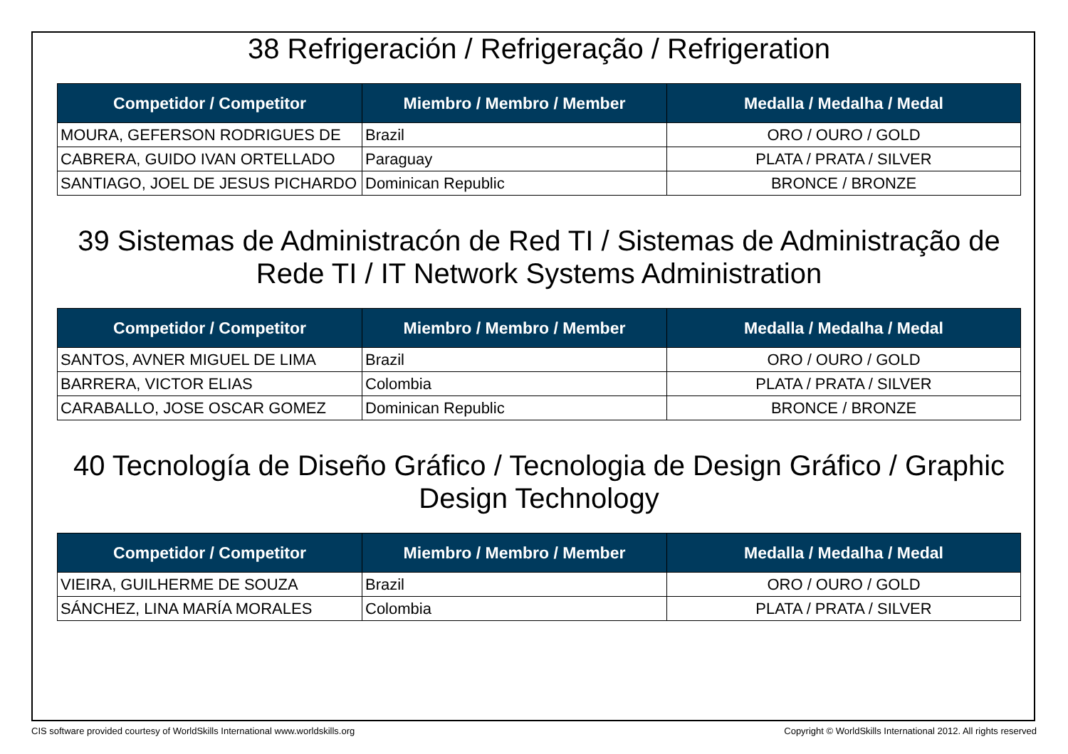38 Refrigeración / Refrigeração / Refrigeration
| Competidor / Competitor | Miembro / Membro / Member | Medalla / Medalha / Medal |
| --- | --- | --- |
| MOURA, GEFERSON RODRIGUES DE | Brazil | ORO / OURO / GOLD |
| CABRERA, GUIDO IVAN ORTELLADO | Paraguay | PLATA / PRATA / SILVER |
| SANTIAGO, JOEL DE JESUS PICHARDO | Dominican Republic | BRONCE / BRONZE |
39 Sistemas de Administracón de Red TI / Sistemas de Administração de Rede TI / IT Network Systems Administration
| Competidor / Competitor | Miembro / Membro / Member | Medalla / Medalha / Medal |
| --- | --- | --- |
| SANTOS, AVNER MIGUEL DE LIMA | Brazil | ORO / OURO / GOLD |
| BARRERA, VICTOR ELIAS | Colombia | PLATA / PRATA / SILVER |
| CARABALLO, JOSE OSCAR GOMEZ | Dominican Republic | BRONCE / BRONZE |
40 Tecnología de Diseño Gráfico / Tecnologia de Design Gráfico / Graphic Design Technology
| Competidor / Competitor | Miembro / Membro / Member | Medalla / Medalha / Medal |
| --- | --- | --- |
| VIEIRA, GUILHERME DE SOUZA | Brazil | ORO / OURO / GOLD |
| SÁNCHEZ, LINA MARÍA MORALES | Colombia | PLATA / PRATA / SILVER |
CIS software provided courtesy of WorldSkills International www.worldskills.org Copyright © WorldSkills International 2012. All rights reserved